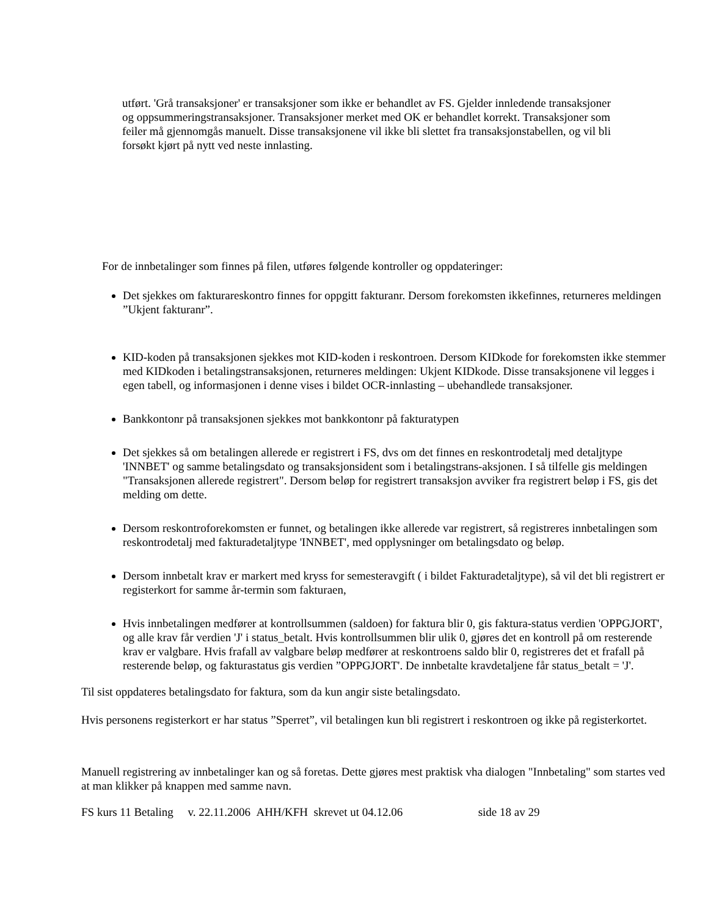utført. 'Grå transaksjoner' er transaksjoner som ikke er behandlet av FS. Gjelder innledende transaksjoner og oppsummeringstransaksjoner. Transaksjoner merket med OK er behandlet korrekt. Transaksjoner som feiler må gjennomgås manuelt. Disse transaksjonene vil ikke bli slettet fra transaksjonstabellen, og vil bli forsøkt kjørt på nytt ved neste innlasting.
For de innbetalinger som finnes på filen, utføres følgende kontroller og oppdateringer:
Det sjekkes om fakturareskontro finnes for oppgitt fakturanr. Dersom forekomsten ikkefinnes, returneres meldingen ”Ukjent fakturanr”.
KID-koden på transaksjonen sjekkes mot KID-koden i reskontroen. Dersom KIDkode for forekomsten ikke stemmer med KIDkoden i betalingstransaksjonen, returneres meldingen: Ukjent KIDkode. Disse transaksjonene vil legges i egen tabell, og informasjonen i denne vises i bildet OCR-innlasting – ubehandlede transaksjoner.
Bankkontonr på transaksjonen sjekkes mot bankkontonr på fakturatypen
Det sjekkes så om betalingen allerede er registrert i FS, dvs om det finnes en reskontrodetalj med detaljtype 'INNBET' og samme betalingsdato og transaksjonsident som i betalingstrans-aksjonen. I så tilfelle gis meldingen "Transaksjonen allerede registrert". Dersom beløp for registrert transaksjon avviker fra registrert beløp i FS, gis det melding om dette.
Dersom reskontroforekomsten er funnet, og betalingen ikke allerede var registrert, så registreres innbetalingen som reskontrodetalj med fakturadetaljtype 'INNBET', med opplysninger om betalingsdato og beløp.
Dersom innbetalt krav er markert med kryss for semesteravgift ( i bildet Fakturadetaljtype), så vil det bli registrert er registerkort for samme år-termin som fakturaen,
Hvis innbetalingen medfører at kontrollsummen (saldoen) for faktura blir 0, gis faktura-status verdien 'OPPGJORT', og alle krav får verdien 'J' i status_betalt. Hvis kontrollsummen blir ulik 0, gjøres det en kontroll på om resterende krav er valgbare. Hvis frafall av valgbare beløp medfører at reskontroens saldo blir 0, registreres det et frafall på resterende beløp, og fakturastatus gis verdien ”OPPGJORT'. De innbetalte kravdetaljene får status_betalt = 'J'.
Til sist oppdateres betalingsdato for faktura, som da kun angir siste betalingsdato.
Hvis personens registerkort er har status ”Sperret”, vil betalingen kun bli registrert i reskontroen og ikke på registerkortet.
Manuell registrering av innbetalinger kan og så foretas. Dette gjøres mest praktisk vha dialogen "Innbetaling" som startes ved at man klikker på knappen med samme navn.
FS kurs 11 Betaling v. 22.11.2006 AHH/KFH skrevet ut 04.12.06 side 18 av 29